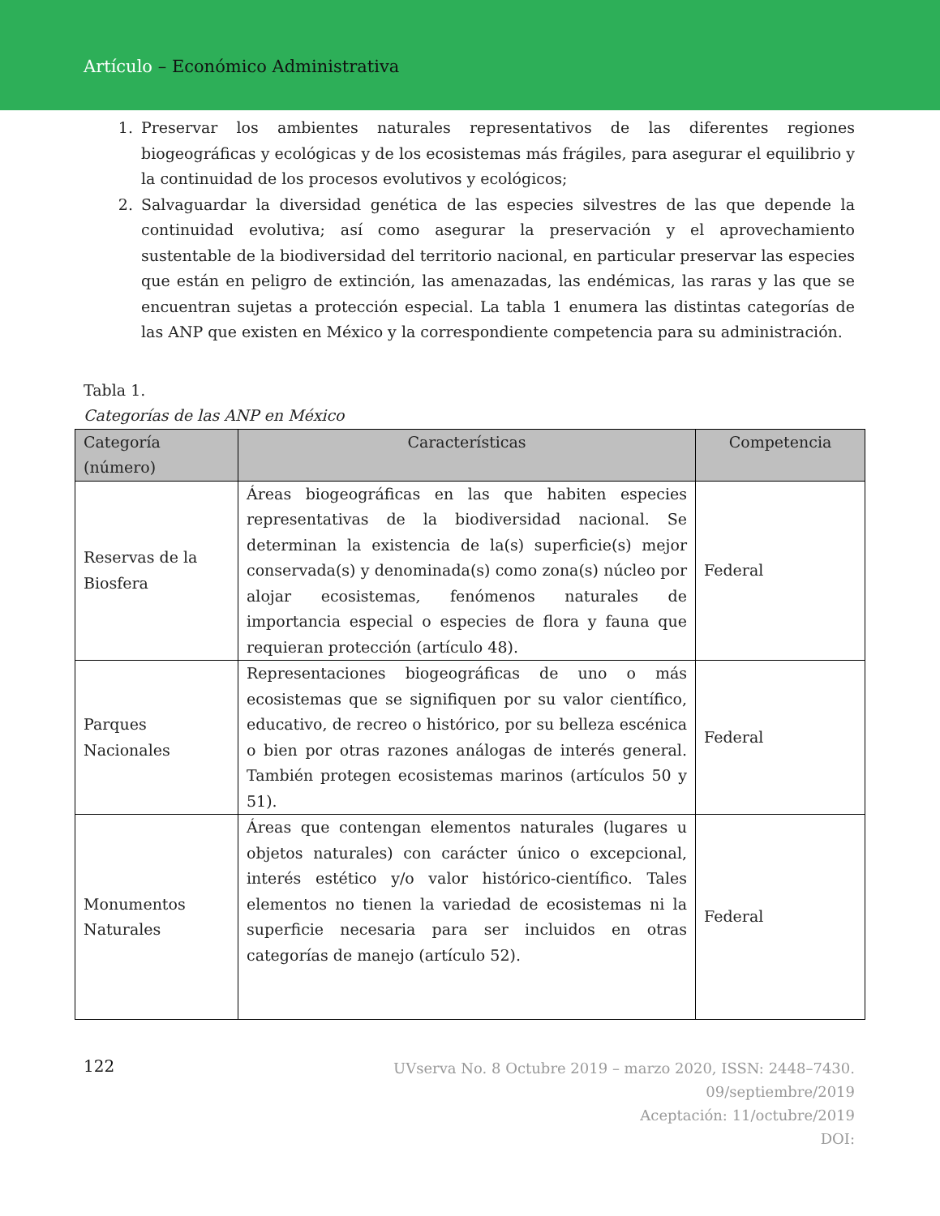Artículo – Económico Administrativa
1. Preservar los ambientes naturales representativos de las diferentes regiones biogeográficas y ecológicas y de los ecosistemas más frágiles, para asegurar el equilibrio y la continuidad de los procesos evolutivos y ecológicos;
2. Salvaguardar la diversidad genética de las especies silvestres de las que depende la continuidad evolutiva; así como asegurar la preservación y el aprovechamiento sustentable de la biodiversidad del territorio nacional, en particular preservar las especies que están en peligro de extinción, las amenazadas, las endémicas, las raras y las que se encuentran sujetas a protección especial. La tabla 1 enumera las distintas categorías de las ANP que existen en México y la correspondiente competencia para su administración.
Tabla 1.
Categorías de las ANP en México
| Categoría (número) | Características | Competencia |
| --- | --- | --- |
| Reservas de la Biosfera | Áreas biogeográficas en las que habiten especies representativas de la biodiversidad nacional. Se determinan la existencia de la(s) superficie(s) mejor conservada(s) y denominada(s) como zona(s) núcleo por alojar ecosistemas, fenómenos naturales de importancia especial o especies de flora y fauna que requieran protección (artículo 48). | Federal |
| Parques Nacionales | Representaciones biogeográficas de uno o más ecosistemas que se signifiquen por su valor científico, educativo, de recreo o histórico, por su belleza escénica o bien por otras razones análogas de interés general. También protegen ecosistemas marinos (artículos 50 y 51). | Federal |
| Monumentos Naturales | Áreas que contengan elementos naturales (lugares u objetos naturales) con carácter único o excepcional, interés estético y/o valor histórico-científico. Tales elementos no tienen la variedad de ecosistemas ni la superficie necesaria para ser incluidos en otras categorías de manejo (artículo 52). | Federal |
122
UVserva No. 8 Octubre 2019 – marzo 2020, ISSN: 2448–7430.
09/septiembre/2019
Aceptación: 11/octubre/2019
DOI: